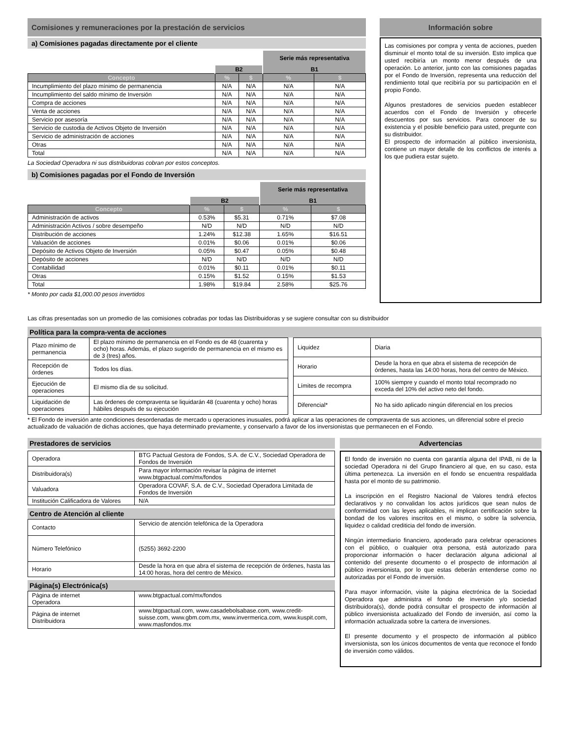Comisiones y remuneraciones por la prestación de servicios
a) Comisiones pagadas directamente por el cliente
| | | | Serie más representativa | |
| | B2 | | B1 | |
| Concepto | % | $ | % | $ |
| Incumplimiento del plazo mínimo de permanencia | N/A | N/A | N/A | N/A |
| Incumplimiento del saldo mínimo de Inversión | N/A | N/A | N/A | N/A |
| Compra de acciones | N/A | N/A | N/A | N/A |
| Venta de acciones | N/A | N/A | N/A | N/A |
| Servicio por asesoría | N/A | N/A | N/A | N/A |
| Servicio de custodia de Activos Objeto de Inversión | N/A | N/A | N/A | N/A |
| Servicio de administración de acciones | N/A | N/A | N/A | N/A |
| Otras | N/A | N/A | N/A | N/A |
| Total | N/A | N/A | N/A | N/A |
La Sociedad Operadora ni sus distribuidoras cobran por estos conceptos.
b) Comisiones pagadas por el Fondo de Inversión
| | | | Serie más representativa | |
| | B2 | | B1 | |
| Concepto | % | $ | % | $ |
| Administración de activos | 0.53% | $5.31 | 0.71% | $7.08 |
| Administración Activos / sobre desempeño | N/D | N/D | N/D | N/D |
| Distribución de acciones | 1.24% | $12.38 | 1.65% | $16.51 |
| Valuación de acciones | 0.01% | $0.06 | 0.01% | $0.06 |
| Depósito de Activos Objeto de Inversión | 0.05% | $0.47 | 0.05% | $0.48 |
| Depósito de acciones | N/D | N/D | N/D | N/D |
| Contabilidad | 0.01% | $0.11 | 0.01% | $0.11 |
| Otras | 0.15% | $1.52 | 0.15% | $1.53 |
| Total | 1.98% | $19.84 | 2.58% | $25.76 |
* Monto por cada $1,000.00 pesos invertidos
Información sobre
Las comisiones por compra y venta de acciones, pueden disminuir el monto total de su inversión. Esto implica que usted recibiría un monto menor después de una operación. Lo anterior, junto con las comisiones pagadas por el Fondo de Inversión, representa una reducción del rendimiento total que recibiría por su participación en el propio Fondo.
Algunos prestadores de servicios pueden establecer acuerdos con el Fondo de Inversión y ofrecerle descuentos por sus servicios. Para conocer de su existencia y el posible beneficio para usted, pregunte con su distribuidor.
El prospecto de información al público inversionista, contiene un mayor detalle de los conflictos de interés a los que pudiera estar sujeto.
Las cifras presentadas son un promedio de las comisiones cobradas por todas las Distribuidoras y se sugiere consultar con su distribuidor
Política para la compra-venta de acciones
| Plazo mínimo de permanencia | El plazo mínimo de permanencia en el Fondo es de 48 (cuarenta y ocho) horas. Además, el plazo sugerido de permanencia en el mismo es de 3 (tres) años. |
| Recepción de órdenes | Todos los días. |
| Ejecución de operaciones | El mismo día de su solicitud. |
| Liquidación de operaciones | Las órdenes de compraventa se liquidarán 48 (cuarenta y ocho) horas hábiles después de su ejecución |
| Liquidez | Diaria |
| Horario | Desde la hora en que abra el sistema de recepción de órdenes, hasta las 14:00 horas, hora del centro de México. |
| Límites de recompra | 100% siempre y cuando el monto total recomprado no exceda del 10% del activo neto del fondo. |
| Diferencial* | No ha sido aplicado ningún diferencial en los precios |
* El Fondo de inversión ante condiciones desordenadas de mercado u operaciones inusuales, podrá aplicar a las operaciones de compraventa de sus acciones, un diferencial sobre el precio actualizado de valuación de dichas acciones, que haya determinado previamente, y conservarlo a favor de los inversionistas que permanecen en el Fondo.
Prestadores de servicios
| Operadora | BTG Pactual Gestora de Fondos, S.A. de C.V., Sociedad Operadora de Fondos de Inversión |
| Distribuidora(s) | Para mayor información revisar la página de internet www.btgpactual.com/mx/fondos |
| Valuadora | Operadora COVAF, S.A. de C.V., Sociedad Operadora Limitada de Fondos de Inversión |
| Institución Calificadora de Valores | N/A |
Centro de Atención al cliente
| Contacto | Servicio de atención telefónica de la Operadora |
| Número Telefónico | (5255) 3692-2200 |
| Horario | Desde la hora en que abra el sistema de recepción de órdenes, hasta las 14:00 horas, hora del centro de México. |
Página(s) Electrónica(s)
| Página de internet Operadora | www.btgpactual.com/mx/fondos |
| Página de internet Distribuidora | www.btgpactual.com, www.casadebolsabase.com, www.credit-suisse.com, www.gbm.com.mx, www.invermerica.com, www.kuspit.com, www.masfondos.mx |
Advertencias
El fondo de inversión no cuenta con garantía alguna del IPAB, ni de la sociedad Operadora ni del Grupo financiero al que, en su caso, esta última pertenezca. La inversión en el fondo se encuentra respaldada hasta por el monto de su patrimonio.
La inscripción en el Registro Nacional de Valores tendrá efectos declarativos y no convalidan los actos jurídicos que sean nulos de conformidad con las leyes aplicables, ni implican certificación sobre la bondad de los valores inscritos en el mismo, o sobre la solvencia, liquidez o calidad crediticia del fondo de inversión.
Ningún intermediario financiero, apoderado para celebrar operaciones con el público, o cualquier otra persona, está autorizado para proporcionar información o hacer declaración alguna adicional al contenido del presente documento o el prospecto de información al público inversionista, por lo que estas deberán entenderse como no autorizadas por el Fondo de inversión.
Para mayor información, visite la página electrónica de la Sociedad Operadora que administra el fondo de inversión y/o sociedad distribuidora(s), donde podrá consultar el prospecto de información al público inversionista actualizado del Fondo de inversión, así como la información actualizada sobre la cartera de inversiones.
El presente documento y el prospecto de información al público inversionista, son los únicos documentos de venta que reconoce el fondo de inversión como válidos.